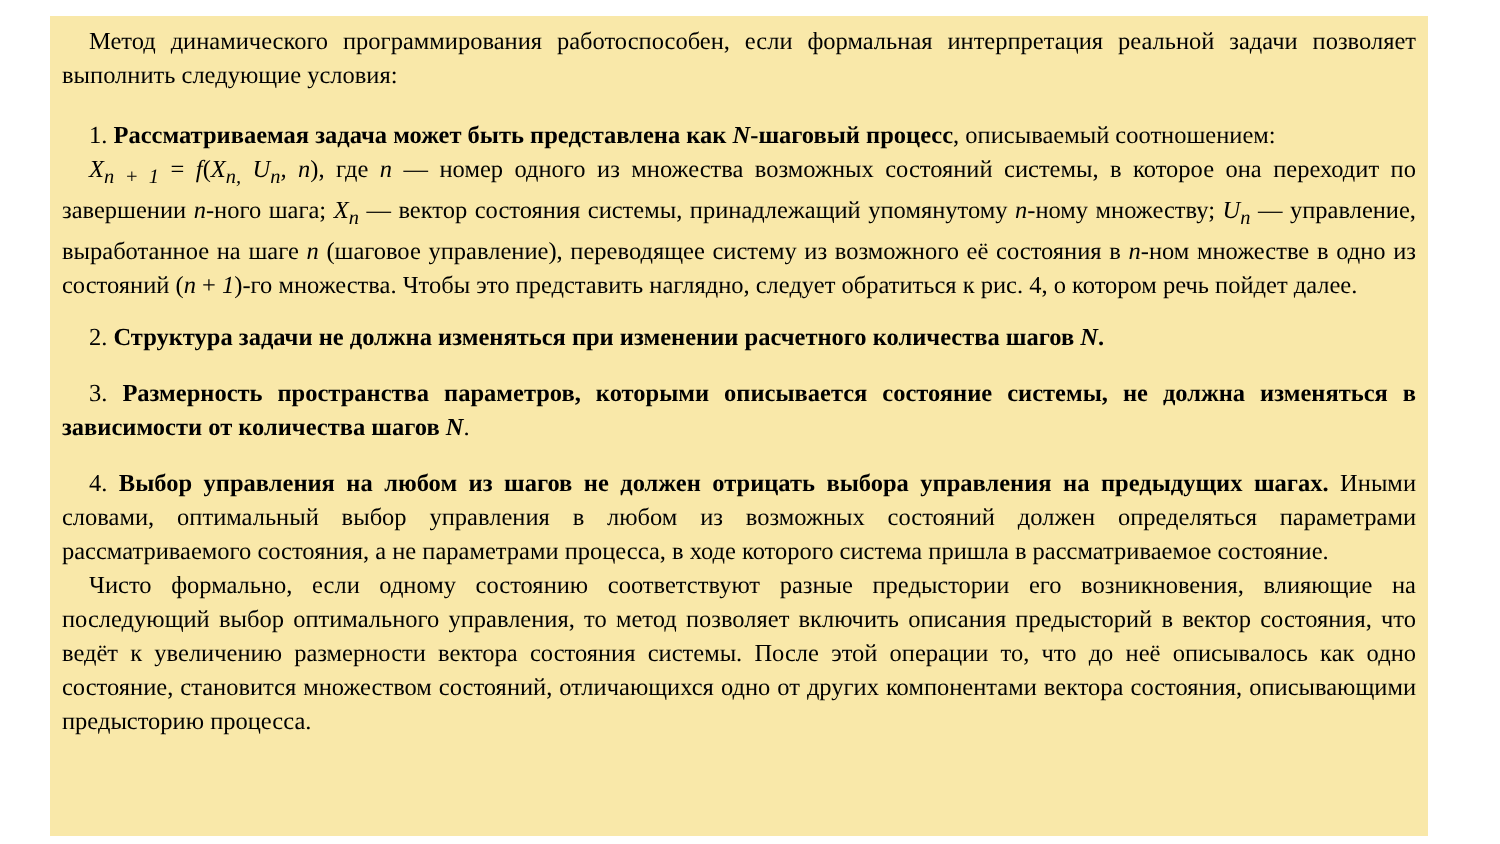Метод динамического программирования работоспособен, если формальная интерпретация реальной задачи позволяет выполнить следующие условия:
1. Рассматриваемая задача может быть представлена как N-шаговый процесс, описываемый соотношением:
X<sub>n + 1</sub> = f(X<sub>n,</sub> U<sub>n</sub>, n), где n — номер одного из множества возможных состояний системы, в которое она переходит по завершении n-ного шага; X<sub>n</sub> — вектор состояния системы, принадлежащий упомянутому n-ному множеству; U<sub>n</sub> — управление, выработанное на шаге n (шаговое управление), переводящее систему из возможного её состояния в n-ном множестве в одно из состояний (n + 1)-го множества. Чтобы это представить наглядно, следует обратиться к рис. 4, о котором речь пойдет далее.
2. Структура задачи не должна изменяться при изменении расчетного количества шагов N.
3. Размерность пространства параметров, которыми описывается состояние системы, не должна изменяться в зависимости от количества шагов N.
4. Выбор управления на любом из шагов не должен отрицать выбора управления на предыдущих шагах. Иными словами, оптимальный выбор управления в любом из возможных состояний должен определяться параметрами рассматриваемого состояния, а не параметрами процесса, в ходе которого система пришла в рассматриваемое состояние.
Чисто формально, если одному состоянию соответствуют разные предыстории его возникновения, влияющие на последующий выбор оптимального управления, то метод позволяет включить описания предысторий в вектор состояния, что ведёт к увеличению размерности вектора состояния системы. После этой операции то, что до неё описывалось как одно состояние, становится множеством состояний, отличающихся одно от других компонентами вектора состояния, описывающими предысторию процесса.